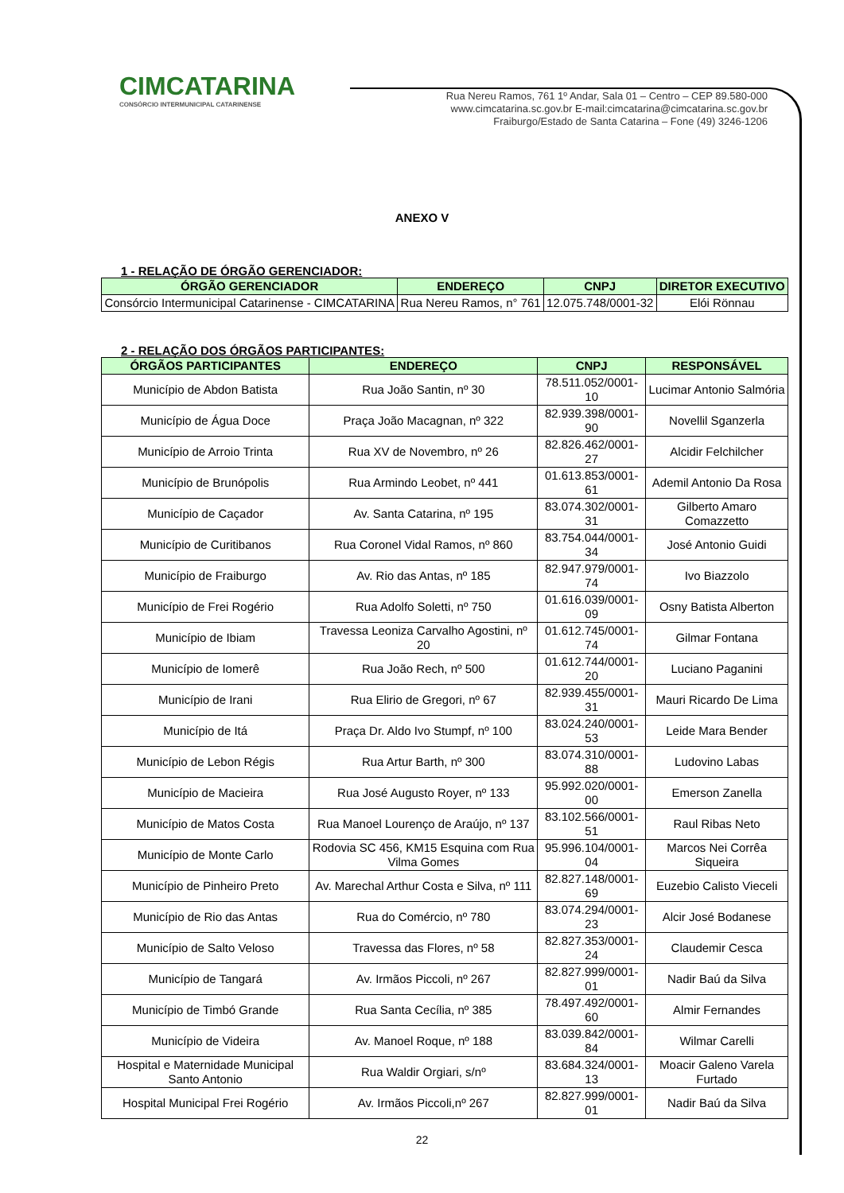CIMCATARINA
CONSÓRCIO INTERMUNICIPAL CATARINENSE
Rua Nereu Ramos, 761 1º Andar, Sala 01 – Centro – CEP 89.580-000
www.cimcatarina.sc.gov.br E-mail:cimcatarina@cimcatarina.sc.gov.br
Fraiburgo/Estado de Santa Catarina – Fone (49) 3246-1206
ANEXO V
1 - RELAÇÃO DE ÓRGÃO GERENCIADOR:
| ÓRGÃO GERENCIADOR | ENDEREÇO | CNPJ | DIRETOR EXECUTIVO |
| --- | --- | --- | --- |
| Consórcio Intermunicipal Catarinense - CIMCATARINA | Rua Nereu Ramos, n° 761 | 12.075.748/0001-32 | Elói Rönnau |
2 - RELAÇÃO DOS ÓRGÃOS PARTICIPANTES:
| ÓRGÃOS PARTICIPANTES | ENDEREÇO | CNPJ | RESPONSÁVEL |
| --- | --- | --- | --- |
| Município de Abdon Batista | Rua João Santin, nº 30 | 78.511.052/0001-10 | Lucimar Antonio Salmória |
| Município de Água Doce | Praça João Macagnan, nº 322 | 82.939.398/0001-90 | Novellil Sganzerla |
| Município de Arroio Trinta | Rua XV de Novembro, nº 26 | 82.826.462/0001-27 | Alcidir Felchilcher |
| Município de Brunópolis | Rua Armindo Leobet, nº 441 | 01.613.853/0001-61 | Ademil Antonio Da Rosa |
| Município de Caçador | Av. Santa Catarina, nº 195 | 83.074.302/0001-31 | Gilberto Amaro Comazzetto |
| Município de Curitibanos | Rua Coronel Vidal Ramos, nº 860 | 83.754.044/0001-34 | José Antonio Guidi |
| Município de Fraiburgo | Av. Rio das Antas, nº 185 | 82.947.979/0001-74 | Ivo Biazzolo |
| Município de Frei Rogério | Rua Adolfo Soletti, nº 750 | 01.616.039/0001-09 | Osny Batista Alberton |
| Município de Ibiam | Travessa Leoniza Carvalho Agostini, nº 20 | 01.612.745/0001-74 | Gilmar Fontana |
| Município de Iomerê | Rua João Rech, nº 500 | 01.612.744/0001-20 | Luciano Paganini |
| Município de Irani | Rua Elirio de Gregori, nº 67 | 82.939.455/0001-31 | Mauri Ricardo De Lima |
| Município de Itá | Praça Dr. Aldo Ivo Stumpf, nº 100 | 83.024.240/0001-53 | Leide Mara Bender |
| Município de Lebon Régis | Rua Artur Barth, nº 300 | 83.074.310/0001-88 | Ludovino Labas |
| Município de Macieira | Rua José Augusto Royer, nº 133 | 95.992.020/0001-00 | Emerson Zanella |
| Município de Matos Costa | Rua Manoel Lourenço de Araújo, nº 137 | 83.102.566/0001-51 | Raul Ribas Neto |
| Município de Monte Carlo | Rodovia SC 456, KM15 Esquina com Rua Vilma Gomes | 95.996.104/0001-04 | Marcos Nei Corrêa Siqueira |
| Município de Pinheiro Preto | Av. Marechal Arthur Costa e Silva, nº 111 | 82.827.148/0001-69 | Euzebio Calisto Vieceli |
| Município de Rio das Antas | Rua do Comércio, nº 780 | 83.074.294/0001-23 | Alcir José Bodanese |
| Município de Salto Veloso | Travessa das Flores, nº 58 | 82.827.353/0001-24 | Claudemir Cesca |
| Município de Tangará | Av. Irmãos Piccoli, nº 267 | 82.827.999/0001-01 | Nadir Baú da Silva |
| Município de Timbó Grande | Rua Santa Cecília, nº 385 | 78.497.492/0001-60 | Almir Fernandes |
| Município de Videira | Av. Manoel Roque, nº 188 | 83.039.842/0001-84 | Wilmar Carelli |
| Hospital e Maternidade Municipal Santo Antonio | Rua Waldir Orgiari, s/nº | 83.684.324/0001-13 | Moacir Galeno Varela Furtado |
| Hospital Municipal Frei Rogério | Av. Irmãos Piccoli,nº 267 | 82.827.999/0001-01 | Nadir Baú da Silva |
22